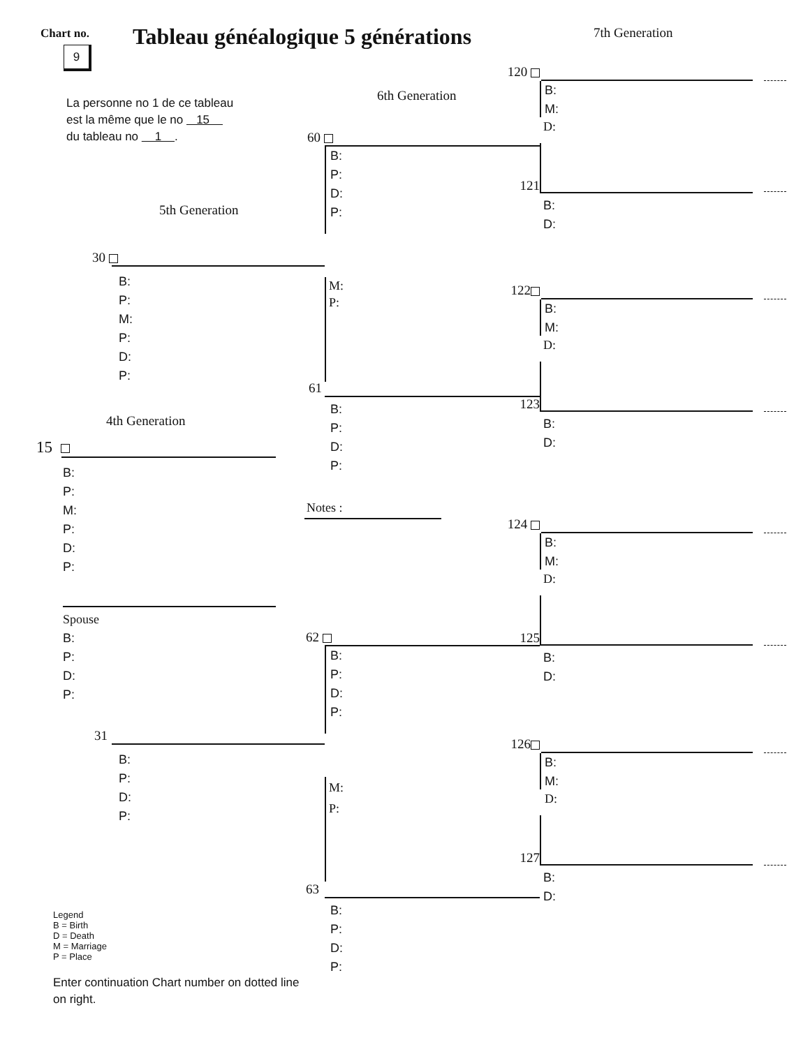Chart no.
9
Tableau généalogique 5 générations
7th Generation
La personne no 1 de ce tableau
est la même que le no 15
du tableau no 1 .
5th Generation
30
B:
P:
M:
P:
D:
P:
4th Generation
15
B:
P:
M:
P:
D:
P:
Spouse
B:
P:
D:
P:
31
B:
P:
D:
P:
Legend
B = Birth
D = Death
M = Marriage
P = Place
Enter continuation Chart number on dotted line
on right.
6th Generation
60
B:
P:
D:
P:
M:
P:
61
B:
P:
D:
P:
Notes :
62
B:
P:
D:
P:
M:
P:
63
B:
P:
D:
P:
120
B:
M:
D:
121
B:
D:
122
B:
M:
D:
123
B:
D:
124
B:
M:
D:
125
B:
D:
126
B:
M:
D:
127
B:
D: